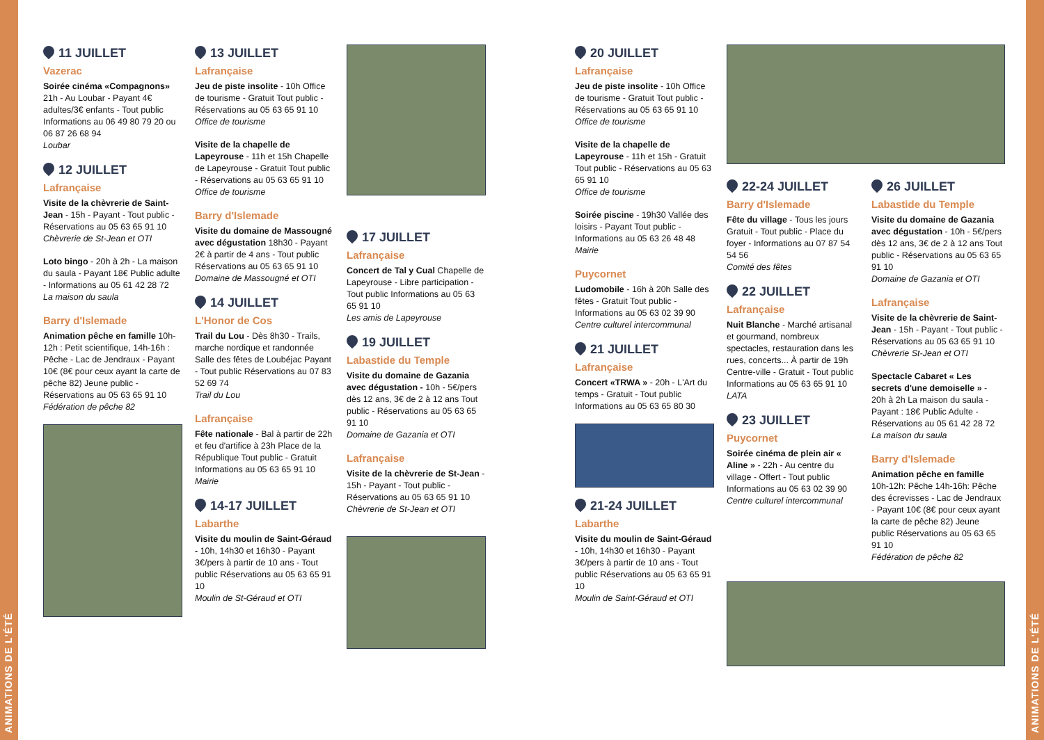ANIMATIONS DE L'ÉTÉ
ANIMATIONS DE L'ÉTÉ
11 JUILLET
Vazerac
Soirée cinéma «Compagnons» 21h - Au Loubar - Payant 4€ adultes/3€ enfants - Tout public Informations au 06 49 80 79 20 ou 06 87 26 68 94
Loubar
12 JUILLET
Lafrançaise
Visite de la chèvrerie de Saint-Jean - 15h - Payant - Tout public - Réservations au 05 63 65 91 10
Chèvrerie de St-Jean et OTI
Loto bingo - 20h à 2h - La maison du saula - Payant 18€ Public adulte - Informations au 05 61 42 28 72
La maison du saula
Barry d'Islemade
Animation pêche en famille 10h-12h : Petit scientifique, 14h-16h : Pêche - Lac de Jendraux - Payant 10€ (8€ pour ceux ayant la carte de pêche 82) Jeune public - Réservations au 05 63 65 91 10
Fédération de pêche 82
13 JUILLET
Lafrançaise
Jeu de piste insolite - 10h Office de tourisme - Gratuit Tout public - Réservations au 05 63 65 91 10
Office de tourisme
Visite de la chapelle de Lapeyrouse - 11h et 15h Chapelle de Lapeyrouse - Gratuit Tout public - Réservations au 05 63 65 91 10
Office de tourisme
Barry d'Islemade
Visite du domaine de Massougné avec dégustation 18h30 - Payant 2€ à partir de 4 ans - Tout public Réservations au 05 63 65 91 10
Domaine de Massougné et OTI
14 JUILLET
L'Honor de Cos
Trail du Lou - Dès 8h30 - Trails, marche nordique et randonnée Salle des fêtes de Loubéjac Payant - Tout public Réservations au 07 83 52 69 74
Trail du Lou
Lafrançaise
Fête nationale - Bal à partir de 22h et feu d'artifice à 23h Place de la République Tout public - Gratuit Informations au 05 63 65 91 10
Mairie
14-17 JUILLET
Labarthe
Visite du moulin de Saint-Géraud - 10h, 14h30 et 16h30 - Payant 3€/pers à partir de 10 ans - Tout public Réservations au 05 63 65 91 10
Moulin de St-Géraud et OTI
17 JUILLET
Lafrançaise
Concert de Tal y Cual Chapelle de Lapeyrouse - Libre participation - Tout public Informations au 05 63 65 91 10
Les amis de Lapeyrouse
19 JUILLET
Labastide du Temple
Visite du domaine de Gazania avec dégustation - 10h - 5€/pers dès 12 ans, 3€ de 2 à 12 ans Tout public - Réservations au 05 63 65 91 10
Domaine de Gazania et OTI
Lafrançaise
Visite de la chèvrerie de St-Jean - 15h - Payant - Tout public - Réservations au 05 63 65 91 10
Chèvrerie de St-Jean et OTI
20 JUILLET
Lafrançaise
Jeu de piste insolite - 10h Office de tourisme - Gratuit Tout public - Réservations au 05 63 65 91 10
Office de tourisme
Visite de la chapelle de Lapeyrouse - 11h et 15h - Gratuit Tout public - Réservations au 05 63 65 91 10
Office de tourisme
Soirée piscine - 19h30 Vallée des loisirs - Payant Tout public - Informations au 05 63 26 48 48
Mairie
Puycornet
Ludomobile - 16h à 20h Salle des fêtes - Gratuit Tout public - Informations au 05 63 02 39 90
Centre culturel intercommunal
21 JUILLET
Lafrançaise
Concert «TRWA » - 20h - L'Art du temps - Gratuit - Tout public Informations au 05 63 65 80 30
21-24 JUILLET
Labarthe
Visite du moulin de Saint-Géraud - 10h, 14h30 et 16h30 - Payant 3€/pers à partir de 10 ans - Tout public Réservations au 05 63 65 91 10
Moulin de Saint-Géraud et OTI
22-24 JUILLET
Barry d'Islemade
Fête du village - Tous les jours Gratuit - Tout public - Place du foyer - Informations au 07 87 54 54 56
Comité des fêtes
22 JUILLET
Lafrançaise
Nuit Blanche - Marché artisanal et gourmand, nombreux spectacles, restauration dans les rues, concerts... À partir de 19h Centre-ville - Gratuit - Tout public Informations au 05 63 65 91 10
LATA
23 JUILLET
Puycornet
Soirée cinéma de plein air « Aline » - 22h - Au centre du village - Offert - Tout public Informations au 05 63 02 39 90
Centre culturel intercommunal
26 JUILLET
Labastide du Temple
Visite du domaine de Gazania avec dégustation - 10h - 5€/pers dès 12 ans, 3€ de 2 à 12 ans Tout public - Réservations au 05 63 65 91 10
Domaine de Gazania et OTI
Lafrançaise
Visite de la chèvrerie de Saint-Jean - 15h - Payant - Tout public - Réservations au 05 63 65 91 10
Chèvrerie St-Jean et OTI
Spectacle Cabaret « Les secrets d'une demoiselle » - 20h à 2h La maison du saula - Payant : 18€ Public Adulte - Réservations au 05 61 42 28 72
La maison du saula
Barry d'Islemade
Animation pêche en famille 10h-12h: Pêche 14h-16h: Pêche des écrevisses - Lac de Jendraux - Payant 10€ (8€ pour ceux ayant la carte de pêche 82) Jeune public Réservations au 05 63 65 91 10
Fédération de pêche 82